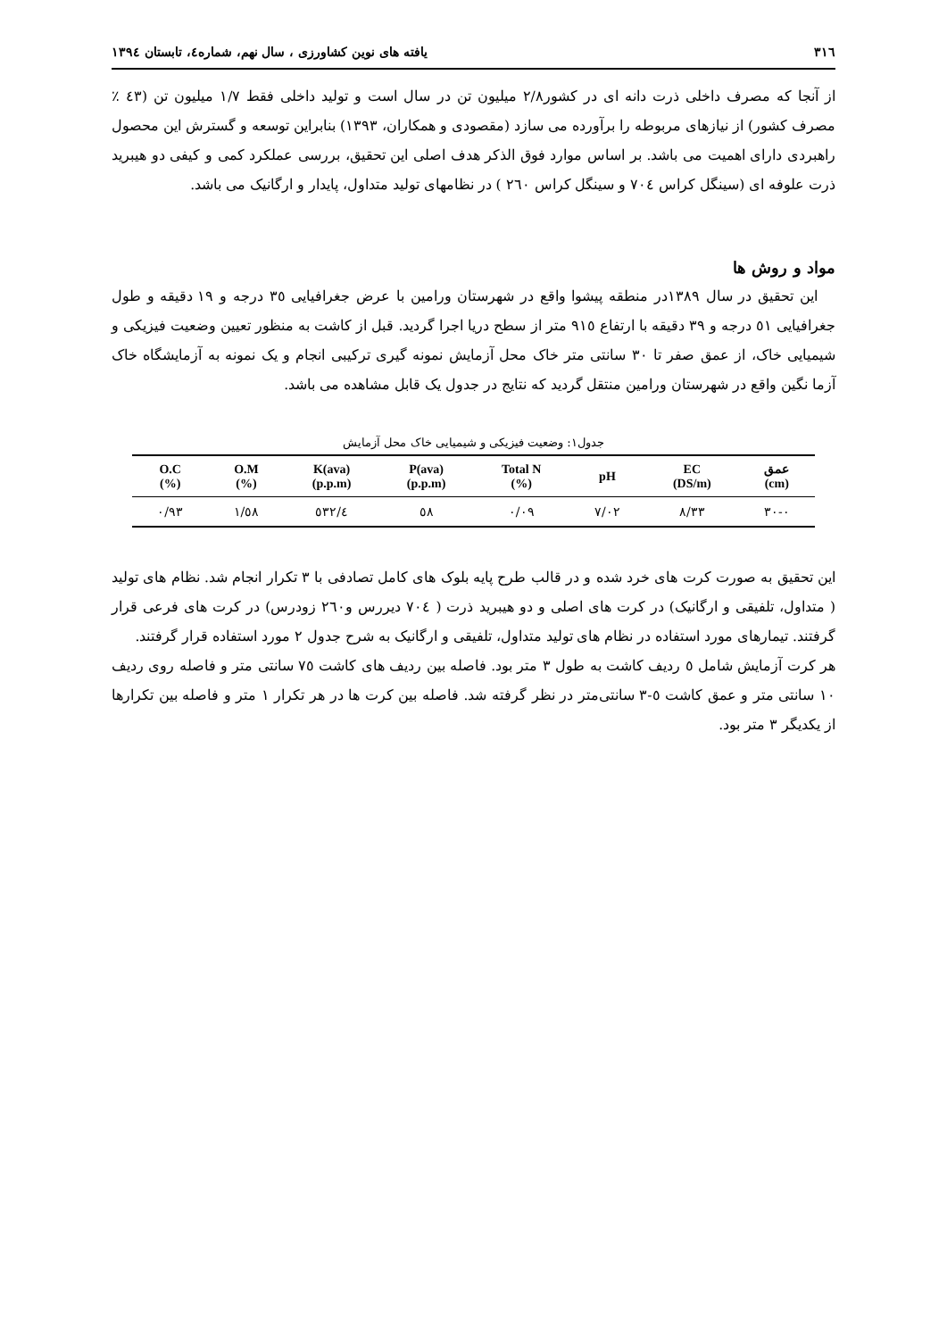٣١٦ یافته های نوین کشاورزی ، سال نهم، شماره٤، تابستان ١٣٩٤
از آنجا که مصرف داخلی ذرت دانه ای در کشور٢/٨ میلیون تن در سال است و تولید داخلی فقط ١/٧ میلیون تن (٤٣ ٪ مصرف کشور) از نیازهای مربوطه را برآورده می سازد (مقصودی و همکاران، ١٣٩٣) بنابراین توسعه و گسترش این محصول راهبردی دارای اهمیت می باشد. بر اساس موارد فوق الذکر هدف اصلی این تحقیق، بررسی عملکرد کمی و کیفی دو هیبرید ذرت علوفه ای (سینگل کراس ٧٠٤ و سینگل کراس ٢٦٠ ) در نظامهای تولید متداول، پایدار و ارگانیک می باشد.
مواد و روش ها
این تحقیق در سال ١٣٨٩در منطقه پیشوا واقع در شهرستان ورامین با عرض جغرافیایی ٣٥ درجه و ١٩ دقیقه و طول جغرافیایی ٥١ درجه و ٣٩ دقیقه با ارتفاع ٩١٥ متر از سطح دریا اجرا گردید. قبل از کاشت به منظور تعیین وضعیت فیزیکی و شیمیایی خاک، از عمق صفر تا ٣٠ سانتی متر خاک محل آزمایش نمونه گیری ترکیبی انجام و یک نمونه به آزمایشگاه خاک آزما نگین واقع در شهرستان ورامین منتقل گردید که نتایج در جدول یک قابل مشاهده می باشد.
جدول١: وضعیت فیزیکی و شیمیایی خاک محل آزمایش
| O.C (%) | O.M (%) | K(ava) (p.p.m) | P(ava) (p.p.m) | Total N (%) | pH | EC (DS/m) | عمق (cm) |
| --- | --- | --- | --- | --- | --- | --- | --- |
| ٠/٩٣ | ١/٥٨ | ٥٣٢/٤ | ٥٨ | ٠/٠٩ | ٧/٠٢ | ٨/٣٣ | ٠-٣٠ |
این تحقیق به صورت کرت های خرد شده و در قالب طرح پایه بلوک های کامل تصادفی با ٣ تکرار انجام شد. نظام های تولید ( متداول، تلفیقی و ارگانیک) در کرت های اصلی و دو هیبرید ذرت ( ٧٠٤ دیررس و٢٦٠ زودرس) در کرت های فرعی قرار گرفتند. تیمارهای مورد استفاده در نظام های تولید متداول، تلفیقی و ارگانیک به شرح جدول ٢ مورد استفاده قرار گرفتند.
هر کرت آزمایش شامل ٥ ردیف کاشت به طول ٣ متر بود. فاصله بین ردیف های کاشت ٧٥ سانتی متر و فاصله روی ردیف ١٠ سانتی متر و عمق کاشت ٥-٣ سانتی‌متر در نظر گرفته شد. فاصله بین کرت ها در هر تکرار ١ متر و فاصله بین تکرارها از یکدیگر ٣ متر بود.